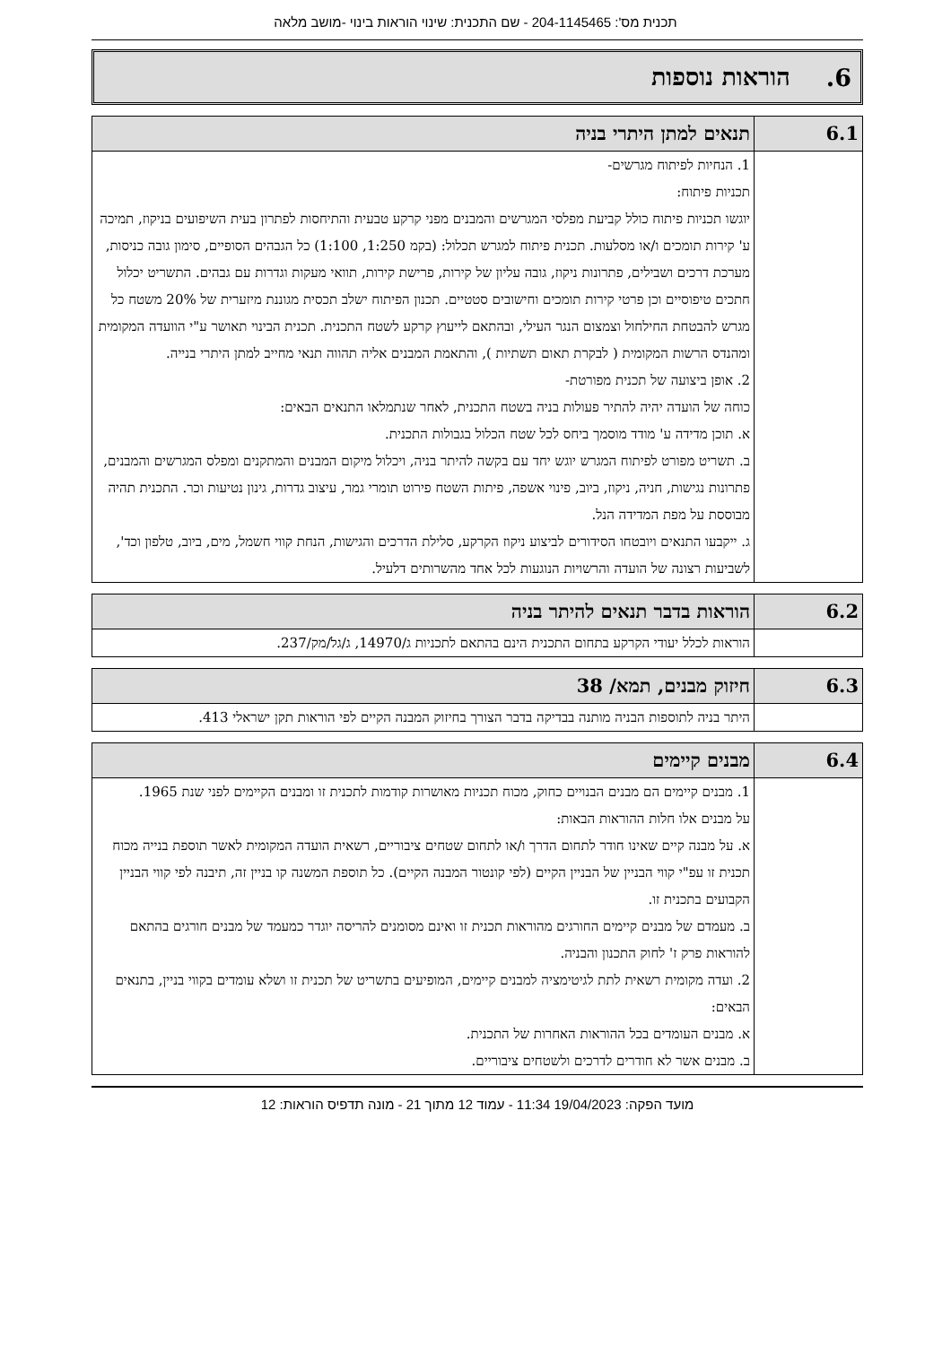תכנית מס': 204-1145465 - שם התכנית: שינוי הוראות בינוי -מושב מלאה
6. הוראות נוספות
| 6.1 | תנאים למתן היתרי בניה |
| | 1. הנחיות לפיתוח מגרשים- תכניות פיתוח: יוגשו תכניות פיתוח כולל קביעת מפלסי המגרשים והמבנים מפני קרקע טבעית והתיחסות לפתרון בעית השיפועים בניקוז, תמיכה ע' קירות תומכים ו/או מסלעות. תכנית פיתוח למגרש תכלול: (בקמ 1:250, 1:100) כל הגבהים הסופיים, סימון גובה כניסות, מערכת דרכים ושבילים, פתרונות ניקוז, גובה עליון של קירות, פרישת קירות, תוואי מעקות וגדרות עם גבהים. התשריט יכלול חתכים טיפוסיים וכן פרטי קירות תומכים וחישובים סטטיים. תכנון הפיתוח ישלב תכסית מגוננת מיזערית של 20% משטח כל מגרש להבטחת החילחול וצמצום הנגר העילי, ובהתאם לייעוץ קרקע לשטח התכנית. תכנית הבינוי תאושר ע"י הוועדה המקומית ומהנדס הרשות המקומית ( לבקרת תאום תשתיות ), והתאמת המבנים אליה תהווה תנאי מחייב למתן היתרי בנייה. 2. אופן ביצועה של תכנית מפורטת- כוחה של הועדה יהיה להתיר פעולות בניה בשטח התכנית, לאחר שנתמלאו התנאים הבאים: א. תוכן מדידה ע' מודד מוסמך ביחס לכל שטח הכלול בגבולות התכנית. ב. תשריט מפורט לפיתוח המגרש יוגש יחד עם בקשה להיתר בניה, ויכלול מיקום המבנים והמתקנים ומפלס המגרשים והמבנים, פתרונות נגישות, חניה, ניקוז, ביוב, פינוי אשפה, פיתות השטח פירוט תומרי גמר, עיצוב גדרות, גינון נטיעות וכר. התכנית תהיה מבוססת על מפת המדידה הנל. ג. ייקבעו התנאים ויובטחו הסידורים לביצוע ניקוז הקרקע, סלילת הדרכים והגישות, הנחת קווי חשמל, מים, ביוב, טלפון וכד', לשביעות רצונה של הועדה והרשויות הנוגעות לכל אחד מהשרותים דלעיל. |
| 6.2 | הוראות בדבר תנאים להיתר בניה |
| | הוראות לכלל יעודי הקרקע בתחום התכנית הינם בהתאם לתכניות ג/14970, ג/גל/מק/237. |
| 6.3 | חיזוק מבנים, תמא/ 38 |
| | היתר בניה לתוספות הבניה מותנה בבדיקה בדבר הצורך בחיזוק המבנה הקיים לפי הוראות תקן ישראלי 413. |
| 6.4 | מבנים קיימים |
| | 1. מבנים קיימים הם מבנים הבנויים כחוק, מכוח תכניות מאושרות קודמות לתכנית זו ומבנים הקיימים לפני שנת 1965. על מבנים אלו חלות ההוראות הבאות: א. על מבנה קיים שאינו חודר לתחום הדרך ו/או לתחום שטחים ציבוריים, רשאית הועדה המקומית לאשר תוספת בנייה מכוח תכנית זו עפ"י קווי הבניין של הבניין הקיים (לפי קונטור המבנה הקיים). כל תוספת המשנה קו בניין זה, תיבנה לפי קווי הבניין הקבועים בתכנית זו. ב. מעמדם של מבנים קיימים החורגים מהוראות תכנית זו ואינם מסומנים להריסה יוגדר כמעמד של מבנים חורגים בהתאם להוראות פרק ז' לחוק התכנון והבניה. 2. ועדה מקומית רשאית לתת לגיטימציה למבנים קיימים, המופיעים בתשריט של תכנית זו ושלא עומדים בקווי בניין, בתנאים הבאים: א. מבנים העומדים בכל ההוראות האחרות של התכנית. ב. מבנים אשר לא חודרים לדרכים ולשטחים ציבוריים. |
מועד הפקה: 19/04/2023 11:34 - עמוד 12 מתוך 21 - מונה תדפיס הוראות: 12